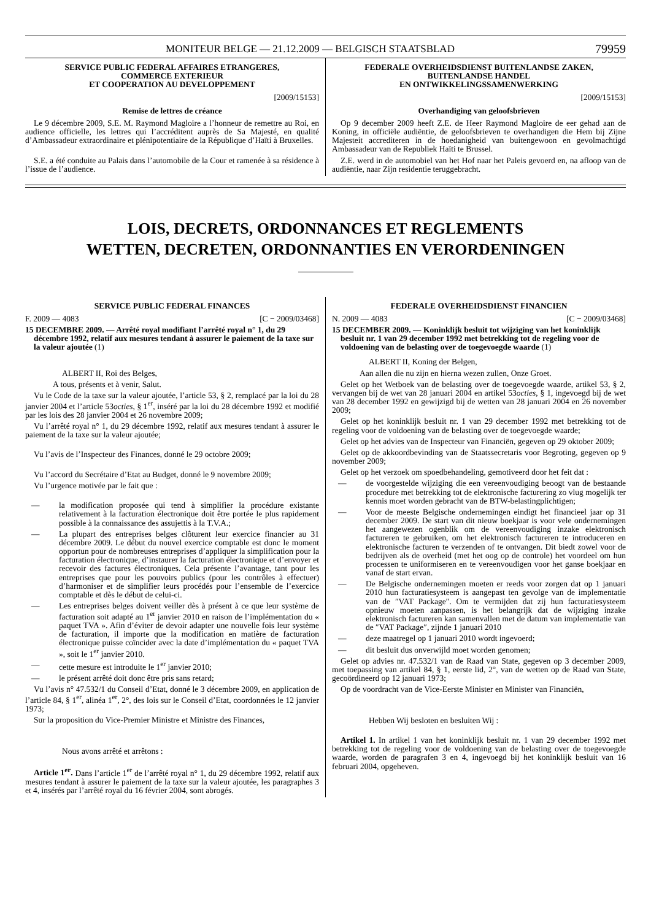MONITEUR BELGE — 21.12.2009 — BELGISCH STAATSBLAD 79959
SERVICE PUBLIC FEDERAL AFFAIRES ETRANGERES,
COMMERCE EXTERIEUR
ET COOPERATION AU DEVELOPPEMENT
[2009/15153]
Remise de lettres de créance
Le 9 décembre 2009, S.E. M. Raymond Magloire a l’honneur de remettre au Roi, en audience officielle, les lettres qui l’accréditent auprès de Sa Majesté, en qualité d’Ambassadeur extraordinaire et plénipotentiaire de la République d’Haïti à Bruxelles.
S.E. a été conduite au Palais dans l’automobile de la Cour et ramenée à sa résidence à l’issue de l’audience.
FEDERALE OVERHEIDSDIENST BUITENLANDSE ZAKEN,
BUITENLANDSE HANDEL
EN ONTWIKKELINGSSAMENWERKING
[2009/15153]
Overhandiging van geloofsbrieven
Op 9 december 2009 heeft Z.E. de Heer Raymond Magloire de eer gehad aan de Koning, in officiële audiëntie, de geloofsbrieven te overhandigen die Hem bij Zijne Majesteit accrediteren in de hoedanigheid van buitengewoon en gevolmachtigd Ambassadeur van de Republiek Haïti te Brussel.
Z.E. werd in de automobiel van het Hof naar het Paleis gevoerd en, na afloop van de audiëntie, naar Zijn residentie teruggebracht.
LOIS, DECRETS, ORDONNANCES ET REGLEMENTS
WETTEN, DECRETEN, ORDONNANTIES EN VERORDENINGEN
SERVICE PUBLIC FEDERAL FINANCES
F. 2009 — 4083 [C − 2009/03468]
15 DECEMBRE 2009. — Arrêté royal modifiant l’arrêté royal n° 1, du 29 décembre 1992, relatif aux mesures tendant à assurer le paiement de la taxe sur la valeur ajoutée (1)
ALBERT II, Roi des Belges,
A tous, présents et à venir, Salut.
Vu le Code de la taxe sur la valeur ajoutée, l’article 53, § 2, remplacé par la loi du 28 janvier 2004 et l’article 53octies, § 1<sup>er</sup>, inséré par la loi du 28 décembre 1992 et modifié par les lois des 28 janvier 2004 et 26 novembre 2009;
Vu l’arrêté royal n° 1, du 29 décembre 1992, relatif aux mesures tendant à assurer le paiement de la taxe sur la valeur ajoutée;
Vu l’avis de l’Inspecteur des Finances, donné le 29 octobre 2009;
Vu l’accord du Secrétaire d’Etat au Budget, donné le 9 novembre 2009;
Vu l’urgence motivée par le fait que :
— la modification proposée qui tend à simplifier la procédure existante relativement à la facturation électronique doit être portée le plus rapidement possible à la connaissance des assujettis à la T.V.A.;
— La plupart des entreprises belges clôturent leur exercice financier au 31 décembre 2009. Le début du nouvel exercice comptable est donc le moment opportun pour de nombreuses entreprises d’appliquer la simplification pour la facturation électronique, d’instaurer la facturation électronique et d’envoyer et recevoir des factures électroniques. Cela présente l’avantage, tant pour les entreprises que pour les pouvoirs publics (pour les contrôles à effectuer) d’harmoniser et de simplifier leurs procédés pour l’ensemble de l’exercice comptable et dès le début de celui-ci.
— Les entreprises belges doivent veiller dès à présent à ce que leur système de facturation soit adapté au 1<sup>er</sup> janvier 2010 en raison de l’implémentation du « paquet TVA ». Afin d’éviter de devoir adapter une nouvelle fois leur système de facturation, il importe que la modification en matière de facturation électronique puisse coïncider avec la date d’implémentation du « paquet TVA », soit le 1<sup>er</sup> janvier 2010.
— cette mesure est introduite le 1<sup>er</sup> janvier 2010;
— le présent arrêté doit donc être pris sans retard;
Vu l’avis n° 47.532/1 du Conseil d’Etat, donné le 3 décembre 2009, en application de l’article 84, § 1<sup>er</sup>, alinéa 1<sup>er</sup>, 2°, des lois sur le Conseil d’Etat, coordonnées le 12 janvier 1973;
Sur la proposition du Vice-Premier Ministre et Ministre des Finances,
Nous avons arrêté et arrêtons :
Article 1<sup>er</sup>. Dans l’article 1<sup>er</sup> de l’arrêté royal n° 1, du 29 décembre 1992, relatif aux mesures tendant à assurer le paiement de la taxe sur la valeur ajoutée, les paragraphes 3 et 4, insérés par l’arrêté royal du 16 février 2004, sont abrogés.
FEDERALE OVERHEIDSDIENST FINANCIEN
N. 2009 — 4083 [C − 2009/03468]
15 DECEMBER 2009. — Koninklijk besluit tot wijziging van het koninklijk besluit nr. 1 van 29 december 1992 met betrekking tot de regeling voor de voldoening van de belasting over de toegevoegde waarde (1)
ALBERT II, Koning der Belgen,
Aan allen die nu zijn en hierna wezen zullen, Onze Groet.
Gelet op het Wetboek van de belasting over de toegevoegde waarde, artikel 53, § 2, vervangen bij de wet van 28 januari 2004 en artikel 53octies, § 1, ingevoegd bij de wet van 28 december 1992 en gewijzigd bij de wetten van 28 januari 2004 en 26 november 2009;
Gelet op het koninklijk besluit nr. 1 van 29 december 1992 met betrekking tot de regeling voor de voldoening van de belasting over de toegevoegde waarde;
Gelet op het advies van de Inspecteur van Financiën, gegeven op 29 oktober 2009;
Gelet op de akkoordbevinding van de Staatssecretaris voor Begroting, gegeven op 9 november 2009;
Gelet op het verzoek om spoedbehandeling, gemotiveerd door het feit dat :
— de voorgestelde wijziging die een vereenvoudiging beoogt van de bestaande procedure met betrekking tot de elektronische facturering zo vlug mogelijk ter kennis moet worden gebracht van de BTW-belastingplichtigen;
— Voor de meeste Belgische ondernemingen eindigt het financieel jaar op 31 december 2009. De start van dit nieuw boekjaar is voor vele ondernemingen het aangewezen ogenblik om de vereenvoudiging inzake elektronisch factureren te gebruiken, om het elektronisch factureren te introduceren en elektronische facturen te verzenden of te ontvangen. Dit biedt zowel voor de bedrijven als de overheid (met het oog op de controle) het voordeel om hun processen te uniformiseren en te vereenvoudigen voor het ganse boekjaar en vanaf de start ervan.
— De Belgische ondernemingen moeten er reeds voor zorgen dat op 1 januari 2010 hun facturatiesysteem is aangepast ten gevolge van de implementatie van de ″VAT Package″. Om te vermijden dat zij hun facturatiesysteem opnieuw moeten aanpassen, is het belangrijk dat de wijziging inzake elektronisch factureren kan samenvallen met de datum van implementatie van de ″VAT Package″, zijnde 1 januari 2010
— deze maatregel op 1 januari 2010 wordt ingevoerd;
— dit besluit dus onverwijld moet worden genomen;
Gelet op advies nr. 47.532/1 van de Raad van State, gegeven op 3 december 2009, met toepassing van artikel 84, § 1, eerste lid, 2°, van de wetten op de Raad van State, gecoördineerd op 12 januari 1973;
Op de voordracht van de Vice-Eerste Minister en Minister van Financiën,
Hebben Wij besloten en besluiten Wij :
Artikel 1. In artikel 1 van het koninklijk besluit nr. 1 van 29 december 1992 met betrekking tot de regeling voor de voldoening van de belasting over de toegevoegde waarde, worden de paragrafen 3 en 4, ingevoegd bij het koninklijk besluit van 16 februari 2004, opgeheven.